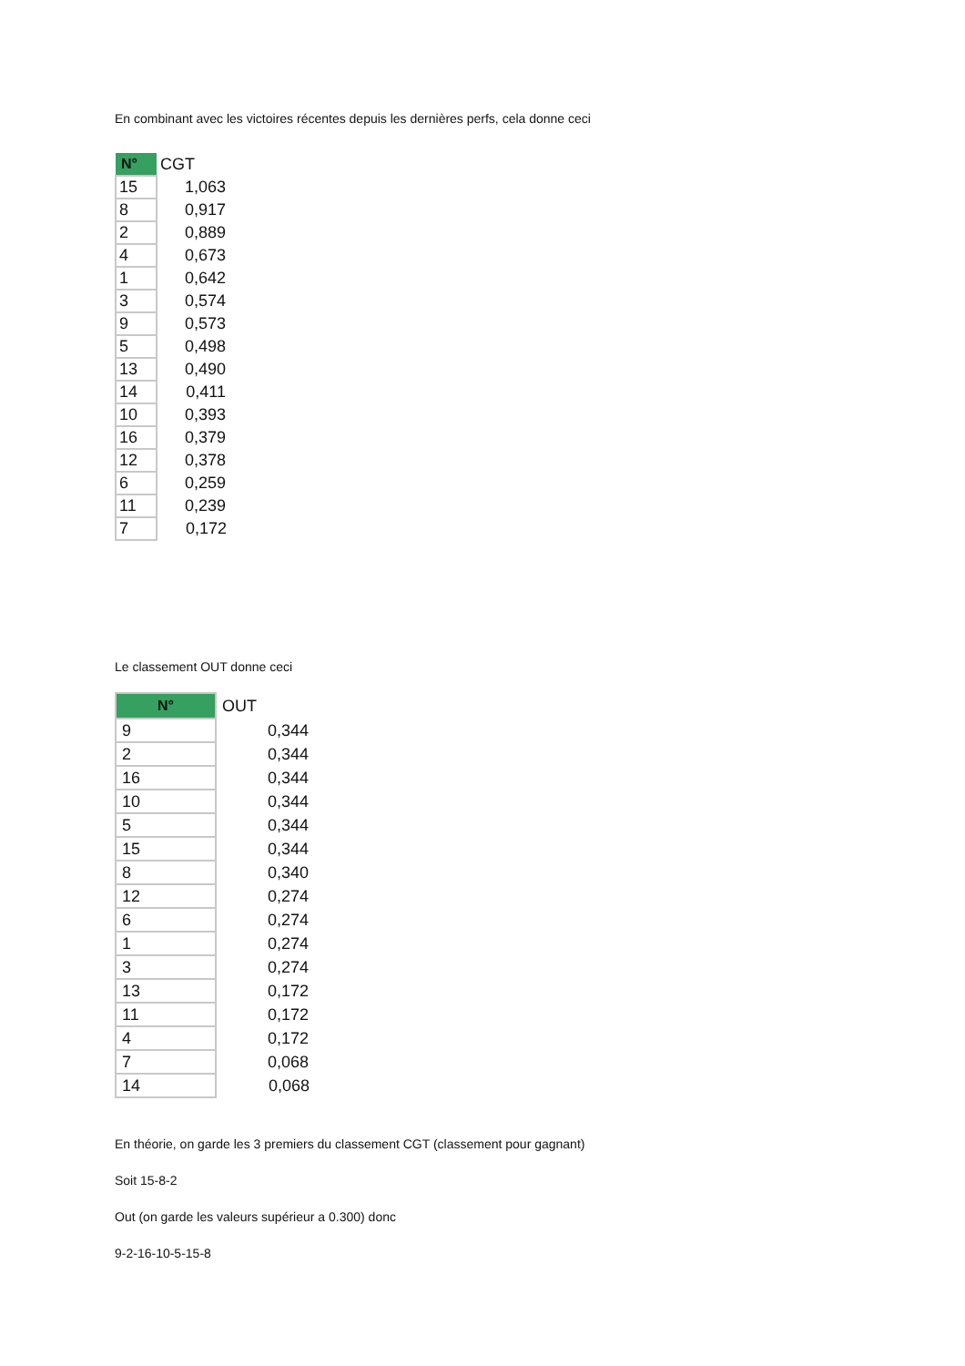En combinant avec les victoires récentes depuis les dernières perfs, cela donne ceci
| N° | CGT |
| --- | --- |
| 15 | 1,063 |
| 8 | 0,917 |
| 2 | 0,889 |
| 4 | 0,673 |
| 1 | 0,642 |
| 3 | 0,574 |
| 9 | 0,573 |
| 5 | 0,498 |
| 13 | 0,490 |
| 14 | 0,411 |
| 10 | 0,393 |
| 16 | 0,379 |
| 12 | 0,378 |
| 6 | 0,259 |
| 11 | 0,239 |
| 7 | 0,172 |
Le classement OUT donne ceci
| N° | OUT |
| --- | --- |
| 9 | 0,344 |
| 2 | 0,344 |
| 16 | 0,344 |
| 10 | 0,344 |
| 5 | 0,344 |
| 15 | 0,344 |
| 8 | 0,340 |
| 12 | 0,274 |
| 6 | 0,274 |
| 1 | 0,274 |
| 3 | 0,274 |
| 13 | 0,172 |
| 11 | 0,172 |
| 4 | 0,172 |
| 7 | 0,068 |
| 14 | 0,068 |
En théorie, on garde les 3 premiers du classement CGT (classement pour gagnant)
Soit 15-8-2
Out (on garde les valeurs supérieur a 0.300) donc
9-2-16-10-5-15-8